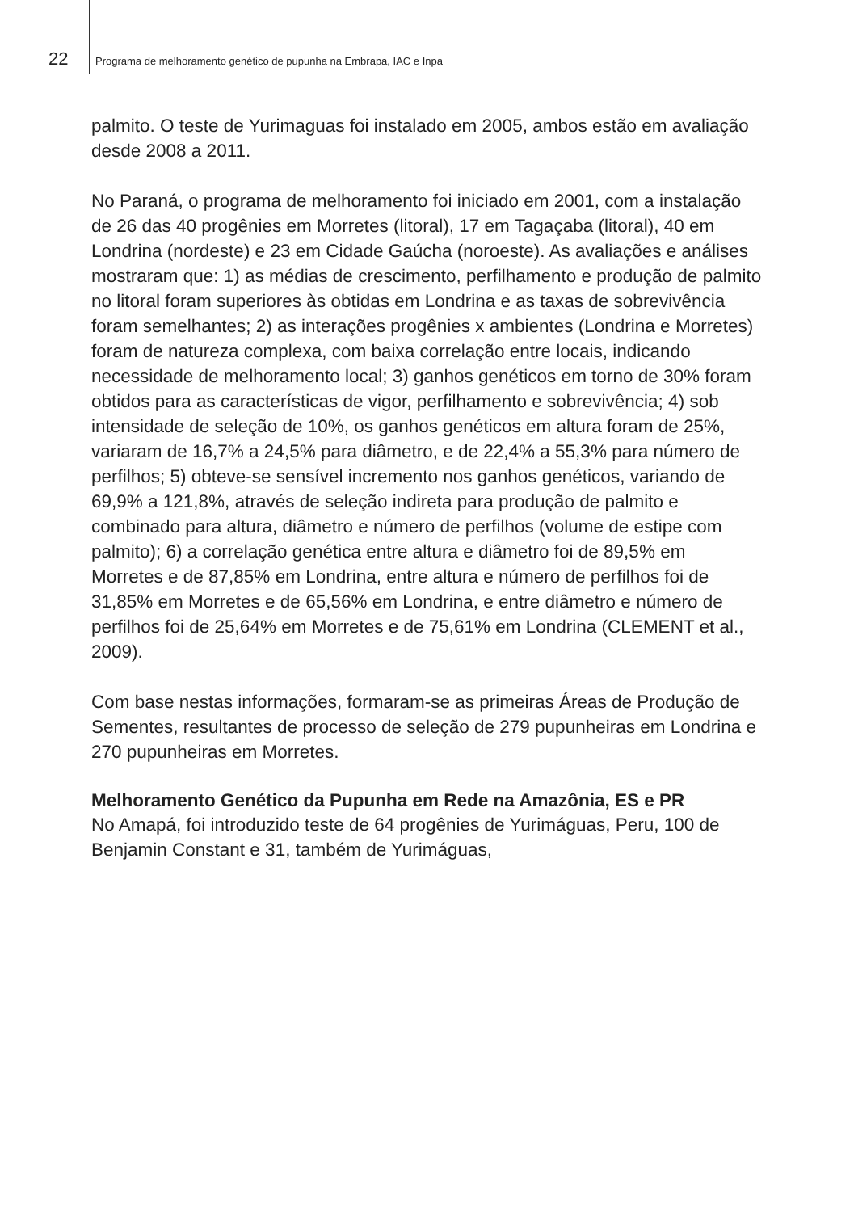22 Programa de melhoramento genético de pupunha na Embrapa, IAC e Inpa
palmito. O teste de Yurimaguas foi instalado em 2005, ambos estão em avaliação desde 2008 a 2011.
No Paraná, o programa de melhoramento foi iniciado em 2001, com a instalação de 26 das 40 progênies em Morretes (litoral), 17 em Tagaçaba (litoral), 40 em Londrina (nordeste) e 23 em Cidade Gaúcha (noroeste). As avaliações e análises mostraram que: 1) as médias de crescimento, perfilhamento e produção de palmito no litoral foram superiores às obtidas em Londrina e as taxas de sobrevivência foram semelhantes; 2) as interações progênies x ambientes (Londrina e Morretes) foram de natureza complexa, com baixa correlação entre locais, indicando necessidade de melhoramento local; 3) ganhos genéticos em torno de 30% foram obtidos para as características de vigor, perfilhamento e sobrevivência; 4) sob intensidade de seleção de 10%, os ganhos genéticos em altura foram de 25%, variaram de 16,7% a 24,5% para diâmetro, e de 22,4% a 55,3% para número de perfilhos; 5) obteve-se sensível incremento nos ganhos genéticos, variando de 69,9% a 121,8%, através de seleção indireta para produção de palmito e combinado para altura, diâmetro e número de perfilhos (volume de estipe com palmito); 6) a correlação genética entre altura e diâmetro foi de 89,5% em Morretes e de 87,85% em Londrina, entre altura e número de perfilhos foi de 31,85% em Morretes e de 65,56% em Londrina, e entre diâmetro e número de perfilhos foi de 25,64% em Morretes e de 75,61% em Londrina (CLEMENT et al., 2009).
Com base nestas informações, formaram-se as primeiras Áreas de Produção de Sementes, resultantes de processo de seleção de 279 pupunheiras em Londrina e 270 pupunheiras em Morretes.
Melhoramento Genético da Pupunha em Rede na Amazônia, ES e PR
No Amapá, foi introduzido teste de 64 progênies de Yurimáguas, Peru, 100 de Benjamin Constant e 31, também de Yurimáguas,